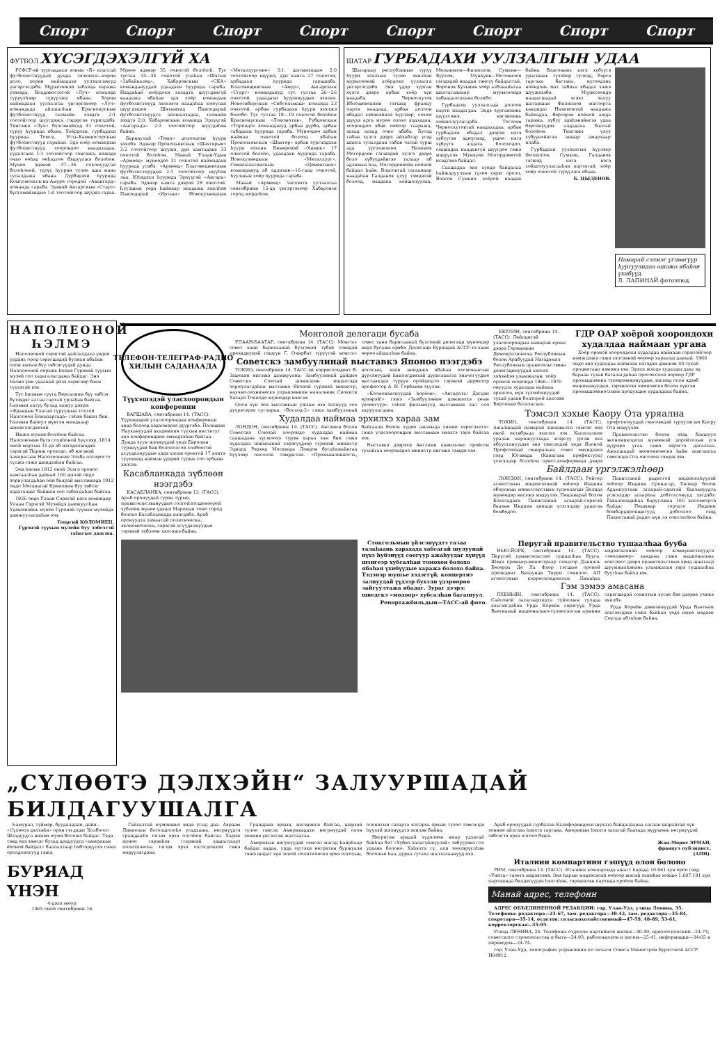Спорт Спорт Спорт Спорт Спорт Спорт Спорт Спорт
ФУТБОЛ ХҮСЭГДЭХЭЛГҮЙ ХА
РСФСР-эй зургаадахи зоныи «Б» классай футболистнуудай дунда зэлхээтэ—хорин доло, хорин наймадахи уулзалганууд үнгэргэгдэбэ. Мүрысөөнэй таблица хаража үзэхэдэ, Владивостогой «Луч» команда түрүүлһээр түрүүлжэ ябана. Хорин наймадахи уулзалгаа үнгэргэхөөр «Луч» командада айлшалһан Красноярскын футболистнууд талмайн эзэдтэ 2:1 тоотойгоор шүүгдэжэ, гэдэргээ түрилдэбэ. Тиигэжэ «Луч» бүлгэмэйхид 41 очкотой, түрүү һуурида ябана. Хоёрдохи, гурбадахи һуурида Томск, Усть-Каменогорскын футболистнууд гараһан. Эдэ хоёр командын футболистнууд хоорондоо наадахадаа, уудалгаяа 1:1 тоотойгоор тэнсэжэ, нэжэдэ очко өөһэд өөһэдтөө бэшүүлжэ болоһон. Мүнөө эдэнэй 37—36 очконуудтай болоһоной, түрүү һуурин түлөө аша мана тулалдажа ябана. Дүрбэдэхи һуурида Комсомольск-на-Амуре городой «Авангард» команда гараба. Эдэнэй Ангарскын «Старт» бүлгэмэйхидые 1:0 тоотойгоор шүүжэ гараа. Мүнөө эдэнэр 35 очкотой болоһой. Тус тустаа 34—34 очкотой улаһан «Шэтын «Забайкалец», Хабаровскын «СКА» командануудай удаадахи һуурида гараба. Наадаһай хоёрдохи хахадта шүүгдэнгүй наадажа ябаһан эдэ хоёр командын футболистнүүд зэлхээтэ наадаһаа хоюулан шүүгдэшөө. Шэтынхид Павлодарай футболистнуудта айлшалхадаа, талмайн эзэдтэ 2:0, Хабаровскын команда Эрхүүгэй «Ангарада» 2:3 тоотойгоор шүүгдэһэн байна.
Барнаулай «Темп» долоодохи һуури эзэлбэ. Эдэнэр Прокопьевскын «Шахтерые» 3:2 тоотойгоор шүүжэ, дүн хамтадань 33 очкотой болоһон. Манай Улаан-Үдын «Армеец» мүнөөдөө 31 очкотой наймадахи һуурида улэбэ. «Армеец» Благовещенскын футболистнуудые 2:1 тоотойгоор шүүһэн лаа. Юһэдэхи һуурида Эрхүүгэй «Ангара» гараба. Эдэнэр хамта дээрээ 28 очкотой. Һүүлшын уеда һайнаар наадажа эхилһэн Павлодарай «Иртыш» Новокузнецкын «Металлургиие» 3:1. шэтынхидые 2:0 тоотойгоор шүүжэ, дүн хамта 27 очкотой, арбадахи һуурида гарашаба. Благовещенскын «Амур», Ангарскын «Старт» командануд тус тустаа 26—26 очкотой, удаадахи һууринуудые эзэлнэ. Новосибирскын «Сибсельмаш» команда 23 очкотой, арбан гурбадахи һуури эзэлжэ болобо. Тус тустаа 19—19 очкотой болоһон Красноярскын «Локомотив», Рубцовскын «Торпедо» командануд арбан дүрбэ, арбан табадахи һуурида гараба. Мүнөөдөө арбан найман очкотой болоод ябаһан Прокопьевскын «Шахтер» арбан зургаадахи һуури эзэлнэ. Кемеровэй «Химик» 17 очкотой болоһо, удаадахи һуурида гараба. Новокузнецкын «Металлург», Семипалатинскын «Цементник» командануд аб адлихан—16-гаад очкотой, һүүлшын хоёр һуурида гараба.
Манай «Армеец» зэлхээтэ уулзалгаа сентябриин 15-да үнгэргэхөөр Хабаровск город мордоһон.
ШАТАР ГУРБАДАХИ УУЛЗАЛГЫН УДАА
Шатараар республикын түрүү һуури эзэлхын түлөө эхилһэн мүрысөөнэй хоёрдохи уулзалга үнгэргэгдэбэ. Энэ үдэр зурган хүлгэ дээрэ арбан хоёр хүн наадаба. Черноскутов Яблошевскиин гэгшэд францу парти наадаад, арбан долоон ябадал хэһэнэйнээ һүүлээр, сохом шүүхэ арга мүрөө олохо ядахадаа, хоорондоо эбэй өөһоор тааража, хахад хахад очко абаба. Бусад табан хүлгэ дээрэ айхабтар үсэд шанга тулалдаан табан часай турш ада үргэлжэлөө. Назимов Могордоев гэгшэдэй хүлгэ дээрэ боло хүбүүдэйнгээ талаар аб адлишье һаа, Могордоевойн ноёной байдал һайн. Власовтай сагаанаар наадаһан Галданов үлүү тэмдэтэй болоод, наадаяа хойшолуулаа. Мельников—Филиппов, Сумкин—Бурлов, Мункуев—Мотовилов гэгшэдэй наадан тэнсүү байдалтай. Воронов Кузьмин хоёр албанайнгаа шалтагаанаар мүрысөөндэ хабаадалсахаяа болибо.
Гурбадахи уулзалгада долоон парти наадагдаа. Эндэ зурганиинь шүүлсэжэ, нэгэниинь хойшолуулагдаба. Тоглоев Черноскутовтай наадахадаа, арбан гурбадахи ябадал дээрээ нэгэ хүбүүгээ эдюулээд, ушөө нэгэ хүбүүгэ алдаха болоходоо, сэашадаа наадангүй шүүгдөө гэжэ мэдүүлээ. Мункуев Могордоевтой исэдгэнэ байдал.
Саашадаа энэ хүндэ байдалаа һайжаруулхын түлөө хэрэг ороло, Власов Сумкин хоёрой наадан байна. Власовынь нэгэ хүбүүгэ урагшань түлхёөр түлхэд, бэрсэ гаргаха багтань, нүгөөдэнь ноёндонь мат табиха ябадал хэжэ шүүжэхэбэ. Мүрысөөндэ наадагшадай эгээл залуу шатаршан Филиппов мастерта кандидат Назимовтай наадажа байхадаа, бэрсэрээ ноёной аюда гаража, хүбүү эдиһэнэйнгээ удаа бэрсэнүүдээ алдадаха баатай болоһон. Тиигэжэ үлүү хүбүүнэйнгээ ашаар амархаар илаба.
Гурбадахи уулзалгын һүүлээр Филиппов, Сумкин, Галданов гэгшэд нэгэ нэгэ хойшолуулагдаһан партитай, хоёр хоёр очкотой түрүүлжэ ябана.
Б. ЦЫДЕНОВ.
Намарай сэлмэг үглөөгүүр һургуулидаа ошожо ябаһан үхибүүд.
Л. ЛАПИНАЙ фотоэтюд.
НАПОЛЕОНОЙ ҺЭЛМЭ
Наполеоной сэрэгтэй дайлалдаха үедөө урдань ород сэрэгшэдэй буляан абаһан олон янзын бүү зэбсэгүүдэй дунда Наполеоной өөрынь һэлмэ Гүрэнэй түүхын музей соо хадагалагдажа байдаг. Энэ һэлмэ үни удаанай үйлэ хэрэгээр баян түүхэтэй юм.
Тус һэлмые сууга Версалиин бүү зэбсэг бүтээдэг алтан гартай урлаһан байгаа. Һэлмын хатуу булад хажуу дээрэ: «Францын Уласай түрүүшын толгой Наполеон Бонапартада» гэһэн бэшэг бии. Һэлмын бариул мүнгэн миндааар шэмэглэгдэнхэй.
Имжэ юумэн болоһон байгаа. Наполеоние бүтэ сохиһоной һүүлээр, 1814 оной мартын 31-дэ эб нэгэдэлшэдэй сэрэгэй Париж ороходо, эб нэгэнэй захирагаан Наполеониие Эльба олтирогто сүлжэ гэжэ шиидхэһэн байгаа.
Энэ һэлмэ 1812 оной Эсэгэ ороноо хамгаалһан дайнай 100 жэлэй ойдо зориулагдаһан ойн баярай выставкэдэ 1912 ондо Москвагай Кремлиин буу зэбсэг хадагалдаг байшан соо табигдаһан байгаа.
1926 ондо Улаан Сэрэгэй нэгэ командир Улаан Сэрэгэй Музейдэ дамжуулһан. Үдэшэнэйнь мүнөө Гүрэнэй түүхын музейдэ дамжуулагдаһан юм.
Георгий КОЛОМИЕЦ.
Гүрэнэй түүхын музейн буу зэбсэгэй таһагые даагша.
ТЕЛЕФОН·ТЕЛЕГРАФ·РАДИО
ХИЛЫН САДАНААДА
Түүхэшэдэй уласхоорондын конференци
ВАРШАВА, сентябриин 14. (ТАСС). Түүхэшэдэй уласхоорондын конференци эндэ болоод хэдэлмэрээ дүүргэбэ. Польшын Наукануудай академиин түүхын институт энэ конференциие эмхидхэһэн байгаа. Дунда зуун жэлнүүдэй үедэ Европын түрэнүүдэй бии болололгой холбоотой асуудалнуудые хэдэ хэлэн оронгой 17 элитэ түүхэшэд найман үдэрэй турша соо зүбшэн хэлсээ.
Касабланкада зүблөөн нээгдэбэ
КАСАБЛАНКА, сентябриин 13. (ТАСС). Араб оронуудай гүрэн түрые, правительствануудые толгойлогшоноорой зүблөөн мүнөө үдэшэ Марокын томо город болохо Касабланкада нээгдэбэ. Араб оронуудта хамаатай политическа, экономическа, сэрэгэй асуудалнуудые тэрэнэй зүблөөн хэлсэжэ байна.
Монголой делегаци бусаба
УЛААН-БААТАР, сентябриин 14. (ТАСС). Монгол-совет хани барисаанай бүлгэмэй түбэй соведэй президиумэй гэшүүн Г. Очирбат түрүүтэй монгол-совет хани барисаанай бүлгэмэй делегаци мүнөөдэр эндэ бусажа ерэбэ. Делегаци Буряадай АССР-тэ хани өөрөө айшалһан байна.
Советскэ замбуулинай выставкэ Японоо нээгдэбэ
ТОКИО, сентябриин 14. ТАСС-эй корреспондент В. Зацепин нигэжэ дамжуулна: Замбуулинай дайдые Советскэ Союзай шэнжэлэн мэдэлгэдэ зорюулагдаһан выставкэ Японой гүрэнэй министр, научно-техническэ управлениин начальник Сиокити Хазара Токиодо мүнөөдэр нээгээ.
Олон хүн зон выставкын ужхам ехэ залнууд соо дүүрэтэрээ суглараа. «Восход-2» гэжэ замбуулинай ногосын, элин ниидэжэ ябаһан космонавтын дүрсэнүүдэй һиилэгдэнхэй дурасхаалта значогуудые выставкэдэ түрүүн оройшодто тэрэнэй директор профессор А. И. Горбанев зүүлээ.
«Космонавтнуудай һорёон», «Ангарата! Дэгдэн ерээрэй!» гэжэ «Замбуулиние шэнжэлхэ үеын үелөөгүүр» гэһэн фильмнууд выставкын зал соо харуулагдана.
Худалдаа наймаа эрхилхэ хараа зам
ЛОНДОН, сентябриин 14. (ТАСС). Англиин болон Советскэ Союзай хоорондо худалдаа наймаа саашадань хүгжөөхэ түрэн хараа зам бии гэжэ худалдаа наймаанай хэрэгүүдээр гүрэнэй министр Эдвард Редхед Москвада Лондон бусаһанайнгаа һүүлээр онсолон тэмдэглээ. «Промышленность, байгаали болон хүдөө ажахыда химие хэрэглэлтэ» гэжэ уласхоорондын выставкые нээлгэ тэрэ байгаа юм.
Выставкэ дээрэхи Англиин павильоно оройсон тухайгаа хөөрэхэдөө министр нигэжэ тэмдэглээ.
БЕРЛИН, сентябриин 14. (ТАСС). Лейпцигэй уласхоорондын намарай ярмаг дээрэ Германиин Демократическа Республикын болон Арабуудай Нэгэдэмэл Республикын правительствена делегацинуудай хэлсээ хэһэнһээ уламжалан, хоёр ороной хоорондо 1966—1970 онуудта худалдаа наймаа эрхилхэ, мүн түлөөһэнүүдэй тухай удаан болзорой хэлсээн Берлиндэ баталагдаа.
ГДР ОАР хоёрой хоорондохи худалдаа наймаан ургана
Хоёр ороной хоорондохи худалдаа наймаан горитойгоор нэмэгдэжэ гэжэ хэлсээнэй өөрөөр хараалагданхай. 1966 ондо энэ худалдаа наймаан нэгэдэн дэмжэн 40 тухай процентаар нэмэжэ юм. Эрэхэ жэлдэ худалдагдаха эд бараан тухай баталагдаһан протоколой өөрөөр ГДР промышленна түхеэрэмжэнүүдые, нилээд олон эдээб машинануудые, тэрэшэлэн химическэ болон хүнгэн промышленностиин продукцие худалдаха байна.
Тэмсэл хэхые Каору Ота уряална
ТОКИО, сентябриин 14. (ТАСС). Ажалшадай намарай занишалта тэмсэл энэ оной октябрьда эхилхэ юм. Капиталиие уралан нарижуулхада эсэргүү үргэн ехэ ябуулгануудые энэ тэмсэлдэй үедэ Японой Профсоюзай генеральна совет эмхидхэхэ гээд Югавада (Канагава префектура) үсэгэлдэр болоһон пресс-конференци дээрэ профсоюзуудай генсоведэй түрүүлэгшэ Каору Ота мэдүүлээ.
Правительство болон эзэд баяшуул экономикодохи мүнөөнэй доройтолые үгэ хүүрэрэ угаа гэжэ хэрэгтэ дагалсаа. Ажалшадай экономическэ һайн хамгаалха тэмсэлдэ Ота онсолон тэмдэглээ.
Байлдаан үргэлжэлһөөр
ЛОНДОН, сентябриин 14. (ТАСС). Рейтер агентствын мэдээсэлэнэй өөһоор Индиин оборонын министерствын түлөөлэгшэ Делидэ мүнөөдэр нигэжэ мэдүүлээ. Пешаварай болон Кохатадахи Пакистанай агаарай-сэрэгэй баазые Индиин авиаци үсэгэлдэр удаагаа бомбодоо.
Пакистанай радиогой мэдээсэлһүүлэй өөһоор Индиин Сринагар, Хилвар болон Адампуртахи агаарай-сэрэгэй баазануудта үсэгэлдэр агаарһаа добтолгонууд хэгдэбэ. Равалпиндиһаа баруулжаа 100 километртэ байдаг Пешавар городто Индиин бомбардировщигууд добтолоо гээд Пакистанай радио мүн лэ сонсохоһон байна.
Стокгольмын үйлсэнүүдтэ газаа талаһаань харахада хабсагай шулуунай нүхэ һубэнүүд соогуур ажаһуудаг хүнүүд шэнгеэр хубсалһан томохон болохо ябаһан үхибүүдые хаража болохо байна. Тэдэнэр юушье хэдэггүй, концертиэ залнуудай үүдээр бухэлн үдэрөөрөө зайгуултажа ябадаг. Зураг дээрэ: шведскэ «модоор» хубсалһан багашуул.
Репортажбильдын—ТАСС-ай фото.
Перугэй правительство тушаалһаа бууба
НЬЮ-ЙОРК, сентябриин 14. (ТАСС). Перугэй правительство тушаалһаа бууга. Шэнэ премьер-министраар сенатор Даниэль Бесерра Де Ла Флор гэгшые ороной президент Белаунде Терри томилоо. АП агентствын корреспондентын Лимаһаа мэдээсэлэнэй өөһоор коммунистнүүдтэ «зөөлэнөөр» хандана гэжэ национальна конгресс дээрэ правительствые эрид шантаар шүүмжэлһэнэнь уламжалан тэрэ тушаалһаа буугһан байха юм.
Гэм зэмээ амасана
ПХЕНЬЯН, сентябриин 14. (ТАСС). Сайгоной засагаархидта түйэлхын тулада эльгээгдэһэн Урда Корейн сэрэгүүд Урда Вьетнамай национально-сүлөөлэлгын армиин сэрэгшэдэй сохилтын хүсэе бэе дээрээ үзэжэ эхилбэ.
Урда Корейн дивизинүүдэй Урда Вьетнам эльгээгдэхэ гэжэ байһан үедэ нимэ мэдээн Сеулда абтаһан байна.
„СҮЛӨӨТЭ ДЭЛХЭЙН“ ЗАЛУУРШАДАЙ БИЛДАГУУШАЛГА
Һамурал, түймэр, буудалдаан, дайн... «Сүлөөтэ дэлхэйн» орон гэгдэдэг Холбоото Штадуудта ниимэ юумэ боложо байдаг. Тэдэ тэнд ехэ зэмсэг бусад арадуудта «американ ёһоной байдал» баалалтаар һэбтэрүүлхэ гэжэ оролдоногууд гэжэ.
БУРЯАД ҮНЭН
4-дэхи нюур.
1965 оной сентябриин 16.
Гайхалтай юумэншье эндэ үгыд даа. Авраам Линкольн боголшолоһо усадхажа, негрнүүдтэ гражданһэ тэгшэ эрхэ олгоһон байгаа. Харин мүнөө тэрэнһээ (тэрэнэй хашалтаар) политическа тэгшэ эрхэ олгогдонхой гэжэ мэдүүлэгдэнэ.
Гражданэ эрхын, нэгэдэнги байгаа, шэрхэй түлөө тэмсэл Америкадахи негрнүүдэй олон зониие үнгэлгэн жагсаагаа.
Америкын негрнүүдэй тэмсэл магад һайрһаар байдаг аадаа, урда зүгтэхи негритян буржуази гэжэ шадаг хүн зоной политическэ эрхэ олгохын, олонитын газарта ялгарха эрхын түлөө тэмсэлдэ һүүлэй жэлнүүдтэ эхилэн байна.
Негритян арадай хүдэлөөн ямар удхатай байһан бэ? «Хүбиз залагүйшүүлэй» зэбүүрэхэ гол удхань болоно. Хэһэлтэ гү, али зөөлэрүүлһэн болошье һаа, дураа гутаха шалталаанууд ехэ.
Араб оронуудай гурбалан Калифорнидохи шүхата байдалаараа сагаан шарайтай хүн зониие айлгаха һээлтэ гаргана. Америкын һээлтэ засагай баазада нүүрыень негрнүүдэй зэбсэгтэ эрхэ олгохо бэшэ.
Жан-Морис ЭРМАН,
француз публицист.
(АПН).
Италиин компартиин гэшүүд олон болоно
РИМ, сентябриин 13. (ТАСС). Италиин компартида ашагт һарада 10.961 хүн ороо гээд «Унита» газетэ мэдээсэнэ. Энэ һарын мэдээсэлэй өөһоор жэлэй эхинһээ хойшо 1.607.191 хүн партиинда билдэгүүдээ һэлгэһэн, тэрэшэлэн партида ороһон байна.
Манай адрес, телефонн
АДРЕС ОБЪЕДИНЕННОЙ РЕДАКЦИИ: гор. Улан-Удэ, улица Ленина, 35. Телефоны: редактора—23-67, зам. редактора—38-42, зам. редактора—35-84, секретаря—35-14, отделов: сельскохозяйственный—47-59, 48-89, 53-61, корректорская—35-95.
Улица ЛЕНИНА, 26. Телефоны отделов: партийной жизни—40-49, идеологический—24-74, советского строительства и быта—34-93, рабселькоров и писем—25-41, информации—34-05 и переводов—24-74.
гор. Улан-Удэ, типография управления по печати Совета Министров Бурятской АССР. Н04912.